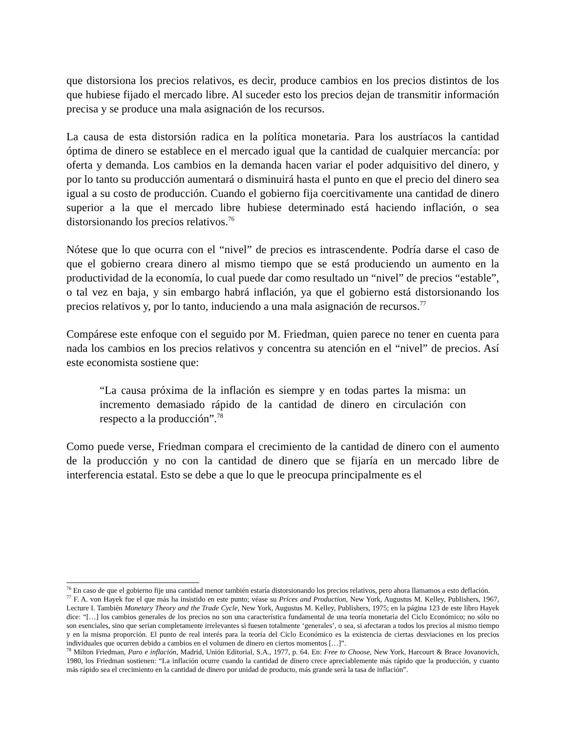que distorsiona los precios relativos, es decir, produce cambios en los precios distintos de los que hubiese fijado el mercado libre. Al suceder esto los precios dejan de transmitir información precisa y se produce una mala asignación de los recursos.
La causa de esta distorsión radica en la política monetaria. Para los austríacos la cantidad óptima de dinero se establece en el mercado igual que la cantidad de cualquier mercancía: por oferta y demanda. Los cambios en la demanda hacen variar el poder adquisitivo del dinero, y por lo tanto su producción aumentará o disminuirá hasta el punto en que el precio del dinero sea igual a su costo de producción. Cuando el gobierno fija coercitivamente una cantidad de dinero superior a la que el mercado libre hubiese determinado está haciendo inflación, o sea distorsionando los precios relativos.<sup>76</sup>
Nótese que lo que ocurra con el “nivel” de precios es intrascendente. Podría darse el caso de que el gobierno creara dinero al mismo tiempo que se está produciendo un aumento en la productividad de la economía, lo cual puede dar como resultado un “nivel” de precios “estable”, o tal vez en baja, y sin embargo habrá inflación, ya que el gobierno está distorsionando los precios relativos y, por lo tanto, induciendo a una mala asignación de recursos.<sup>77</sup>
Compárese este enfoque con el seguido por M. Friedman, quien parece no tener en cuenta para nada los cambios en los precios relativos y concentra su atención en el “nivel” de precios. Así este economista sostiene que:
“La causa próxima de la inflación es siempre y en todas partes la misma: un incremento demasiado rápido de la cantidad de dinero en circulación con respecto a la producción”.<sup>78</sup>
Como puede verse, Friedman compara el crecimiento de la cantidad de dinero con el aumento de la producción y no con la cantidad de dinero que se fijaría en un mercado libre de interferencia estatal. Esto se debe a que lo que le preocupa principalmente es el
<sup>76</sup> En caso de que el gobierno fije una cantidad menor también estaría distorsionando los precios relativos, pero ahora llamamos a esto deflación.
<sup>77</sup> F. A. von Hayek fue el que más ha insistido en este punto; véase su Prices and Production, New York, Augustus M. Kelley, Publishers, 1967, Lecture I. También Monetary Theory and the Trade Cycle, New York, Augustus M. Kelley, Publishers, 1975; en la página 123 de este libro Hayek dice: “[…] los cambios generales de los precios no son una característica fundamental de una teoría monetaria del Ciclo Económico; no sólo no son esenciales, sino que serían completamente irrelevantes si fuesen totalmente ‘generales’, o sea, si afectaran a todos los precios al mismo tiempo y en la misma proporción. El punto de real interés para la teoría del Ciclo Económico es la existencia de ciertas desviaciones en los precios individuales que ocurren debido a cambios en el volumen de dinero en ciertos momentos […]”.
<sup>78</sup> Milton Friedman, Paro e inflación, Madrid, Unión Editorial, S.A., 1977, p. 64. En: Free to Choose, New York, Harcourt & Brace Jovanovich, 1980, los Friedman sostienen: “La inflación ocurre cuando la cantidad de dinero crece apreciablemente más rápido que la producción, y cuanto más rápido sea el crecimiento en la cantidad de dinero por unidad de producto, más grande será la tasa de inflación”.